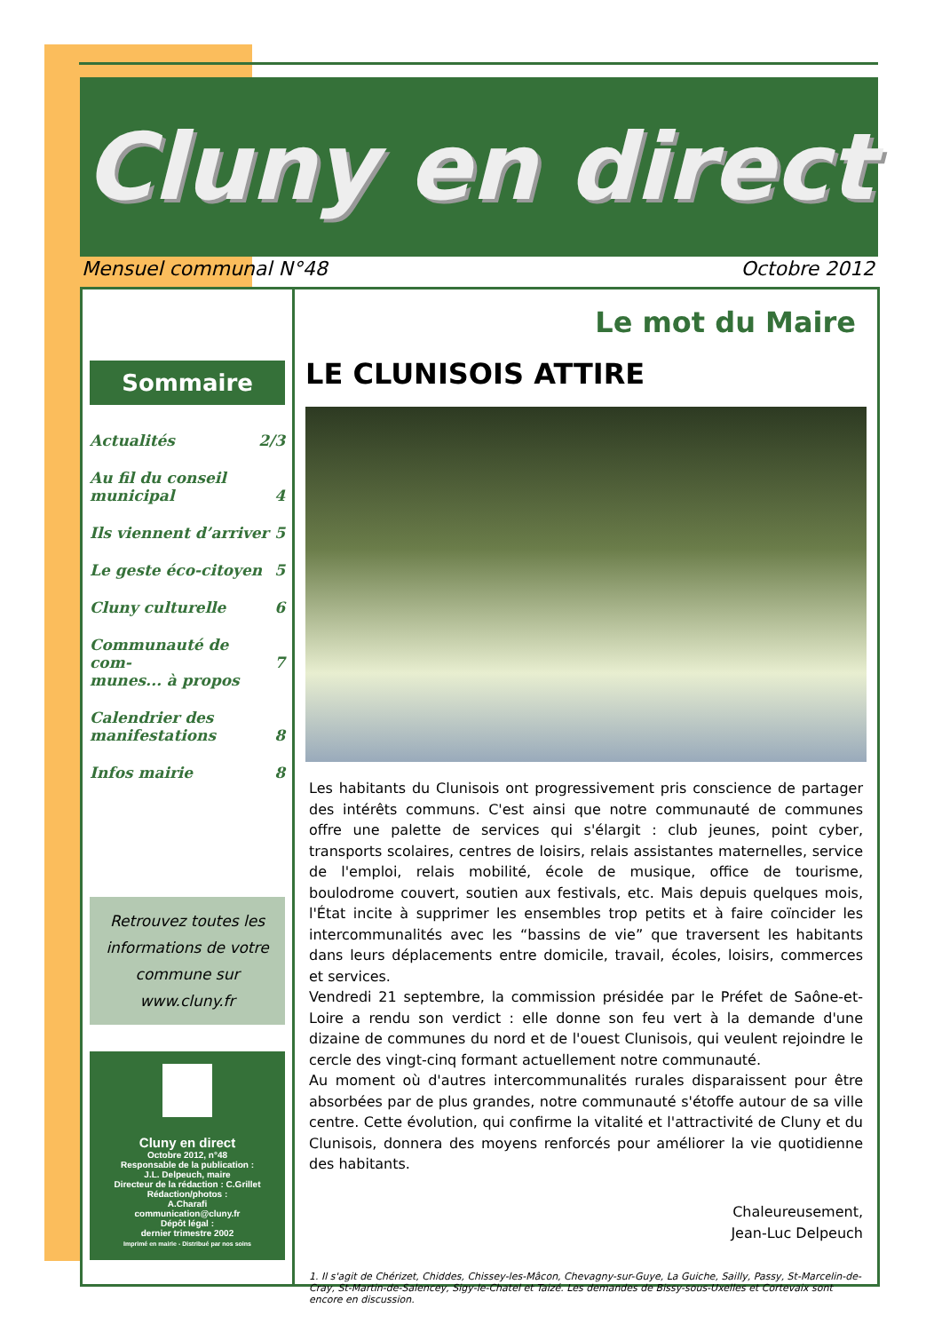Cluny en direct
Mensuel communal N°48 Octobre 2012
Sommaire
Actualités 2/3
Au fil du conseil
municipal
4
Ils viennent d’arriver 5
Le geste éco-citoyen 5
Cluny culturelle 6
Communauté de com-
munes... à propos
7
Calendrier des
manifestations
8
Infos mairie 8
Retrouvez toutes les informations de votre commune sur www.cluny.fr
Cluny en direct
Octobre 2012, n°48
Responsable de la publication :
J.L. Delpeuch, maire
Directeur de la rédaction : C.Grillet
Rédaction/photos :
A.Charafi
communication@cluny.fr
Dépôt légal :
dernier trimestre 2002
Imprimé en mairie - Distribué par nos soins
Le mot du Maire
LE CLUNISOIS ATTIRE
Les habitants du Clunisois ont progressivement pris conscience de partager des intérêts communs. C'est ainsi que notre communauté de communes offre une palette de services qui s'élargit : club jeunes, point cyber, transports scolaires, centres de loisirs, relais assistantes maternelles, service de l'emploi, relais mobilité, école de musique, office de tourisme, boulodrome couvert, soutien aux festivals, etc. Mais depuis quelques mois, l'État incite à supprimer les ensembles trop petits et à faire coïncider les intercommunalités avec les “bassins de vie” que traversent les habitants dans leurs déplacements entre domicile, travail, écoles, loisirs, commerces et services.
Vendredi 21 septembre, la commission présidée par le Préfet de Saône-et-Loire a rendu son verdict : elle donne son feu vert à la demande d'une dizaine de communes du nord et de l'ouest Clunisois, qui veulent rejoindre le cercle des vingt-cinq formant actuellement notre communauté.
Au moment où d'autres intercommunalités rurales disparaissent pour être absorbées par de plus grandes, notre communauté s'étoffe autour de sa ville centre. Cette évolution, qui confirme la vitalité et l'attractivité de Cluny et du Clunisois, donnera des moyens renforcés pour améliorer la vie quotidienne des habitants.
Chaleureusement,
Jean-Luc Delpeuch
1. Il s'agit de Chérizet, Chiddes, Chissey-les-Mâcon, Chevagny-sur-Guye, La Guiche, Sailly, Passy, St-Marcelin-de-Cray, St-Martin-de-Salencey, Sigy-le-Chatel et Taizé. Les demandes de Bissy-sous-Uxelles et Cortevaix sont encore en discussion.